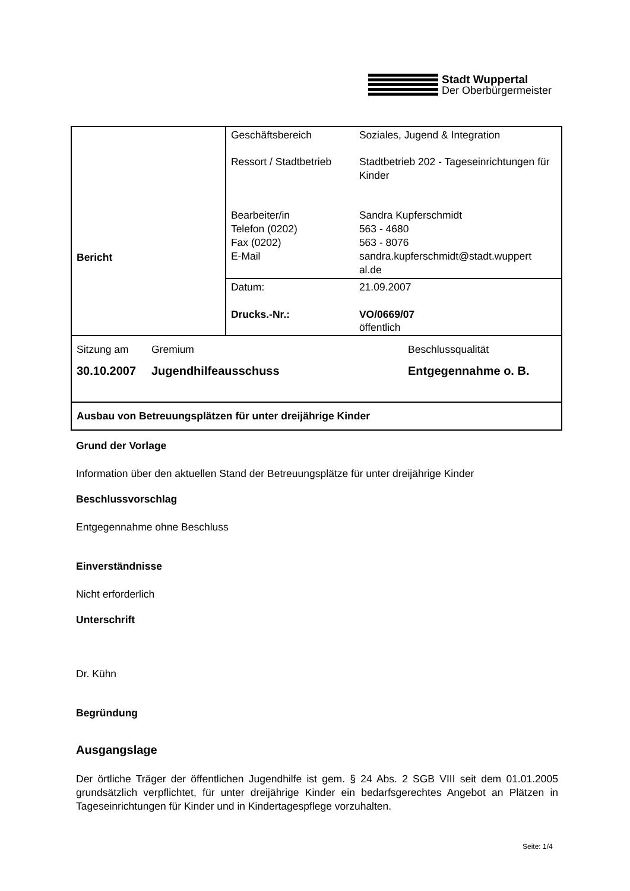Stadt Wuppertal
Der Oberbürgermeister
| Bericht | / Geschäftsbereich / Soziales, Jugend & Integration / / Ressort / Stadtbetrieb / Stadtbetrieb 202 - Tageseinrichtungen für Kinder / / Bearbeiter/in Telefon (0202) Fax (0202) E-Mail / Sandra Kupferschmidt 563 - 4680 563 - 8076 sandra.kupferschmidt@stadt.wuppert al.de / |
| | / Datum: / 21.09.2007 / / Drucks.-Nr.: / VO/0669/07 öffentlich / |
| Sitzung am Gremium Beschlussqualität 30.10.2007 Jugendhilfeausschuss Entgegennahme o. B. | |
| Ausbau von Betreuungsplätzen für unter dreijährige Kinder | |
Grund der Vorlage
Information über den aktuellen Stand der Betreuungsplätze für unter dreijährige Kinder
Beschlussvorschlag
Entgegennahme ohne Beschluss
Einverständnisse
Nicht erforderlich
Unterschrift
Dr. Kühn
Begründung
Ausgangslage
Der örtliche Träger der öffentlichen Jugendhilfe ist gem. § 24 Abs. 2 SGB VIII seit dem 01.01.2005 grundsätzlich verpflichtet, für unter dreijährige Kinder ein bedarfsgerechtes Angebot an Plätzen in Tageseinrichtungen für Kinder und in Kindertagespflege vorzuhalten.
Seite: 1/4